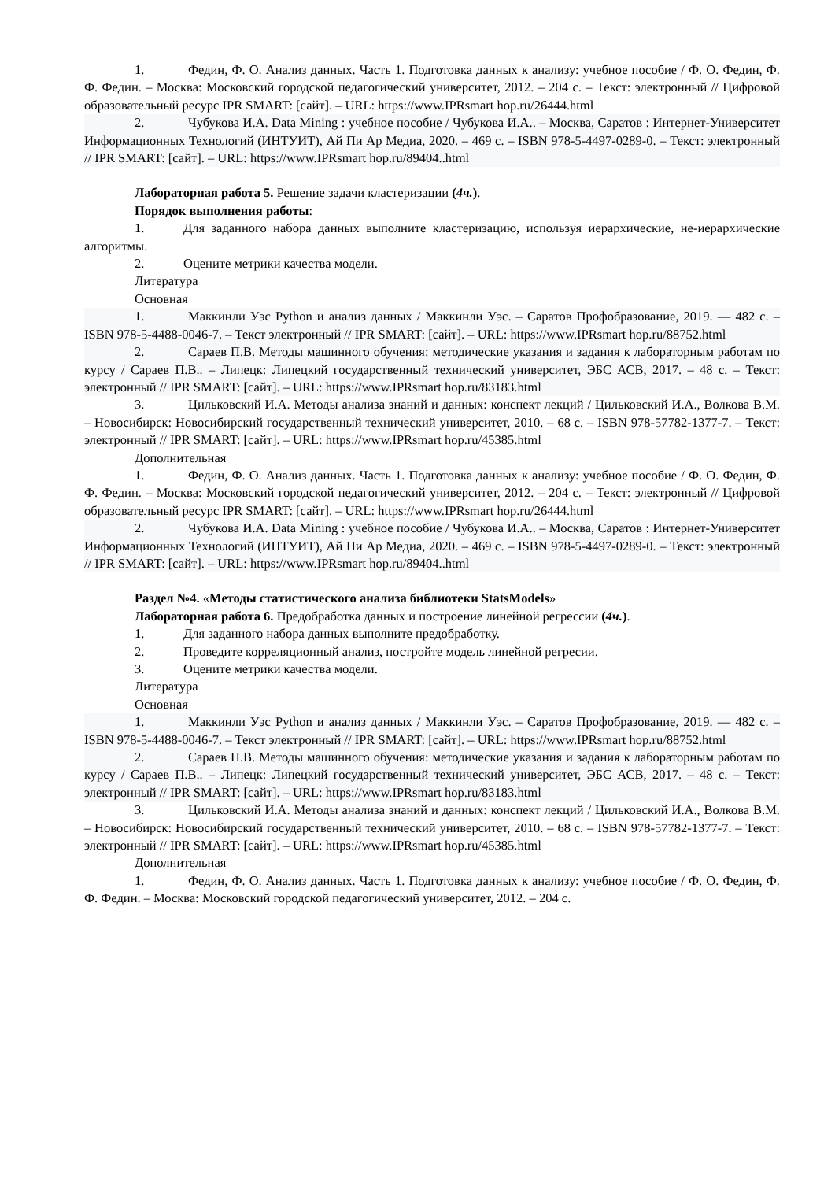1. Федин, Ф. О. Анализ данных. Часть 1. Подготовка данных к анализу: учебное пособие / Ф. О. Федин, Ф. Ф. Федин. – Москва: Московский городской педагогический университет, 2012. – 204 с. – Текст: электронный // Цифровой образовательный ресурс IPR SMART: [сайт]. – URL: https://www.IPRsmart hop.ru/26444.html
2. Чубукова И.А. Data Mining : учебное пособие / Чубукова И.А.. – Москва, Саратов : Интернет-Университет Информационных Технологий (ИНТУИТ), Ай Пи Ар Медиа, 2020. – 469 с. – ISBN 978-5-4497-0289-0. – Текст: электронный // IPR SMART: [сайт]. – URL: https://www.IPRsmart hop.ru/89404..html
Лабораторная работа 5. Решение задачи кластеризации (4ч.).
Порядок выполнения работы:
1. Для заданного набора данных выполните кластеризацию, используя иерархические, не-иерархические алгоритмы.
2. Оцените метрики качества модели.
Литература
Основная
1. Маккинли Уэс Python и анализ данных / Маккинли Уэс. – Саратов Профобразование, 2019. — 482 с. – ISBN 978-5-4488-0046-7. – Текст электронный // IPR SMART: [сайт]. – URL: https://www.IPRsmart hop.ru/88752.html
2. Сараев П.В. Методы машинного обучения: методические указания и задания к лабораторным работам по курсу / Сараев П.В.. – Липецк: Липецкий государственный технический университет, ЭБС АСВ, 2017. – 48 с. – Текст: электронный // IPR SMART: [сайт]. – URL: https://www.IPRsmart hop.ru/83183.html
3. Цильковский И.А. Методы анализа знаний и данных: конспект лекций / Цильковский И.А., Волкова В.М. – Новосибирск: Новосибирский государственный технический университет, 2010. – 68 с. – ISBN 978-57782-1377-7. – Текст: электронный // IPR SMART: [сайт]. – URL: https://www.IPRsmart hop.ru/45385.html
Дополнительная
1. Федин, Ф. О. Анализ данных. Часть 1. Подготовка данных к анализу: учебное пособие / Ф. О. Федин, Ф. Ф. Федин. – Москва: Московский городской педагогический университет, 2012. – 204 с. – Текст: электронный // Цифровой образовательный ресурс IPR SMART: [сайт]. – URL: https://www.IPRsmart hop.ru/26444.html
2. Чубукова И.А. Data Mining : учебное пособие / Чубукова И.А.. – Москва, Саратов : Интернет-Университет Информационных Технологий (ИНТУИТ), Ай Пи Ар Медиа, 2020. – 469 с. – ISBN 978-5-4497-0289-0. – Текст: электронный // IPR SMART: [сайт]. – URL: https://www.IPRsmart hop.ru/89404..html
Раздел №4. «Методы статистического анализа библиотеки StatsModels»
Лабораторная работа 6. Предобработка данных и построение линейной регрессии (4ч.).
1. Для заданного набора данных выполните предобработку.
2. Проведите корреляционный анализ, постройте модель линейной регресии.
3. Оцените метрики качества модели.
Литература
Основная
1. Маккинли Уэс Python и анализ данных / Маккинли Уэс. – Саратов Профобразование, 2019. — 482 с. – ISBN 978-5-4488-0046-7. – Текст электронный // IPR SMART: [сайт]. – URL: https://www.IPRsmart hop.ru/88752.html
2. Сараев П.В. Методы машинного обучения: методические указания и задания к лабораторным работам по курсу / Сараев П.В.. – Липецк: Липецкий государственный технический университет, ЭБС АСВ, 2017. – 48 с. – Текст: электронный // IPR SMART: [сайт]. – URL: https://www.IPRsmart hop.ru/83183.html
3. Цильковский И.А. Методы анализа знаний и данных: конспект лекций / Цильковский И.А., Волкова В.М. – Новосибирск: Новосибирский государственный технический университет, 2010. – 68 с. – ISBN 978-57782-1377-7. – Текст: электронный // IPR SMART: [сайт]. – URL: https://www.IPRsmart hop.ru/45385.html
Дополнительная
1. Федин, Ф. О. Анализ данных. Часть 1. Подготовка данных к анализу: учебное пособие / Ф. О. Федин, Ф. Ф. Федин. – Москва: Московский городской педагогический университет, 2012. – 204 с.